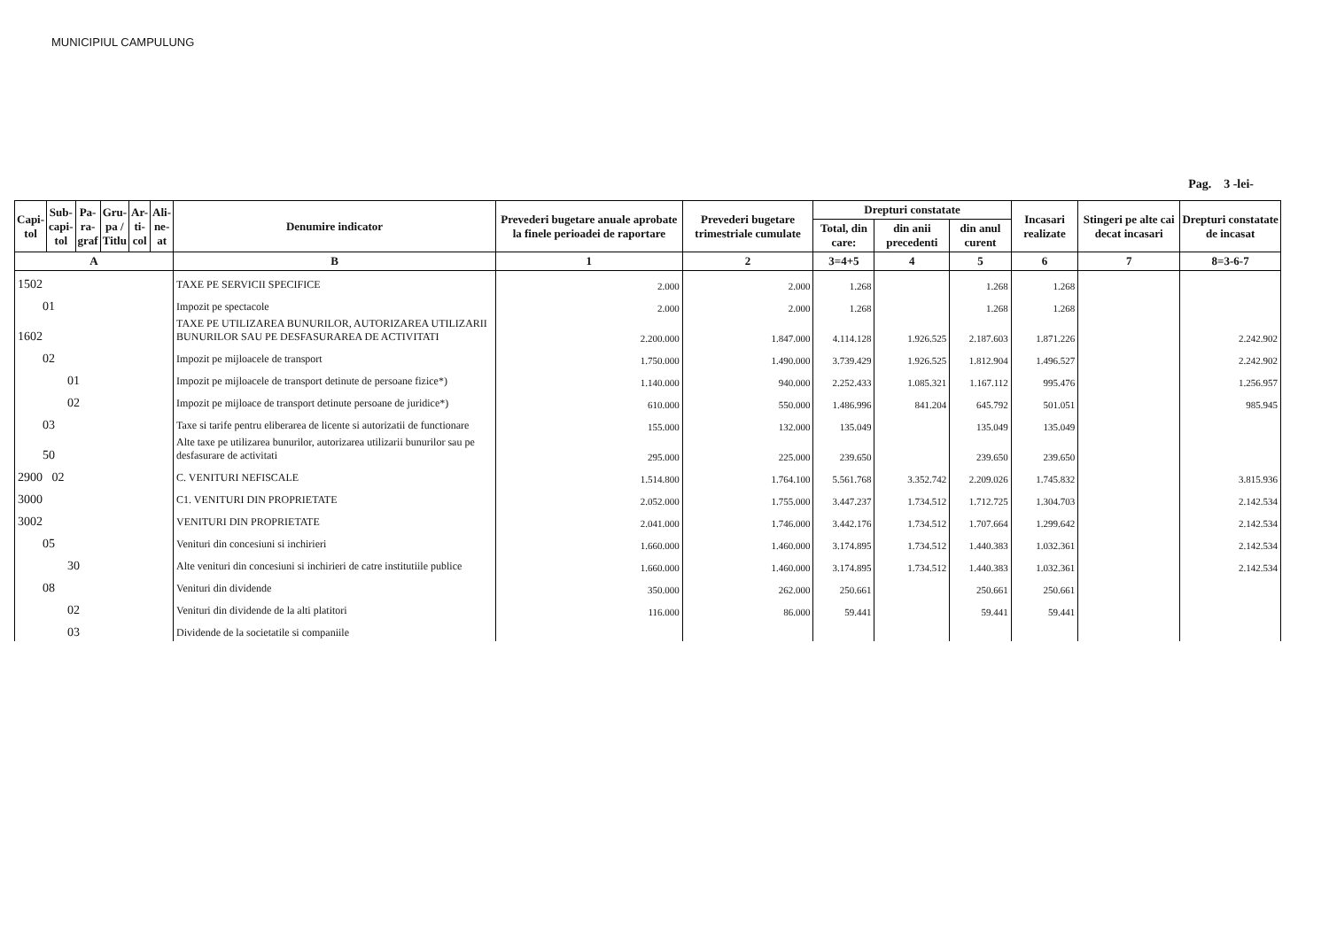MUNICIPIUL CAMPULUNG
Pag. 3 -lei-
| Capi- tol | Sub- capi- tol | Pa- ra- graf | Gru- pa / Titlu | Ar- ti- col | Ali- ne- at | Denumire indicator | Prevederi bugetare anuale aprobate la finele perioadei de raportare | Prevederi bugetare trimestriale cumulate | Drepturi constatate | | | Incasari realizate | Stingeri pe alte cai decat incasari | Drepturi constatate de incasat |
| --- | --- | --- | --- | --- | --- | --- | --- | --- | --- | --- | --- | --- | --- | --- |
| | | | | | | | | | Total, din care: | din anii precedenti | din anul curent | | | |
| A | | | | | | B | 1 | 2 | 3=4+5 | 4 | 5 | 6 | 7 | 8=3-6-7 |
| 1502 | | | | | | TAXE PE SERVICII SPECIFICE | 2.000 | 2.000 | 1.268 | | 1.268 | 1.268 | | |
| 01 | | | | | | Impozit pe spectacole | 2.000 | 2.000 | 1.268 | | 1.268 | 1.268 | | |
| 1602 | | | | | | TAXE PE UTILIZAREA BUNURILOR, AUTORIZAREA UTILIZARII BUNURILOR SAU PE DESFASURAREA DE ACTIVITATI | 2.200.000 | 1.847.000 | 4.114.128 | 1.926.525 | 2.187.603 | 1.871.226 | | 2.242.902 |
| 02 | | | | | | Impozit pe mijloacele de transport | 1.750.000 | 1.490.000 | 3.739.429 | 1.926.525 | 1.812.904 | 1.496.527 | | 2.242.902 |
| 01 | | | | | | Impozit pe mijloacele de transport detinute de persoane fizice*) | 1.140.000 | 940.000 | 2.252.433 | 1.085.321 | 1.167.112 | 995.476 | | 1.256.957 |
| 02 | | | | | | Impozit pe mijloace de transport detinute persoane de juridice*) | 610.000 | 550.000 | 1.486.996 | 841.204 | 645.792 | 501.051 | | 985.945 |
| 03 | | | | | | Taxe si tarife pentru eliberarea de licente si autorizatii de functionare | 155.000 | 132.000 | 135.049 | | 135.049 | 135.049 | | |
| 50 | | | | | | Alte taxe pe utilizarea bunurilor, autorizarea utilizarii bunurilor sau pe desfasurare de activitati | 295.000 | 225.000 | 239.650 | | 239.650 | 239.650 | | |
| 2900 02 | | | | | | C. VENITURI NEFISCALE | 1.514.800 | 1.764.100 | 5.561.768 | 3.352.742 | 2.209.026 | 1.745.832 | | 3.815.936 |
| 3000 | | | | | | C1. VENITURI DIN PROPRIETATE | 2.052.000 | 1.755.000 | 3.447.237 | 1.734.512 | 1.712.725 | 1.304.703 | | 2.142.534 |
| 3002 | | | | | | VENITURI DIN PROPRIETATE | 2.041.000 | 1.746.000 | 3.442.176 | 1.734.512 | 1.707.664 | 1.299.642 | | 2.142.534 |
| 05 | | | | | | Venituri din concesiuni si inchirieri | 1.660.000 | 1.460.000 | 3.174.895 | 1.734.512 | 1.440.383 | 1.032.361 | | 2.142.534 |
| 30 | | | | | | Alte venituri din concesiuni si inchirieri de catre institutiile publice | 1.660.000 | 1.460.000 | 3.174.895 | 1.734.512 | 1.440.383 | 1.032.361 | | 2.142.534 |
| 08 | | | | | | Venituri din dividende | 350.000 | 262.000 | 250.661 | | 250.661 | 250.661 | | |
| 02 | | | | | | Venituri din dividende de la alti platitori | 116.000 | 86.000 | 59.441 | | 59.441 | 59.441 | | |
| 03 | | | | | | Dividende de la societatile si companiile | | | | | | | | |